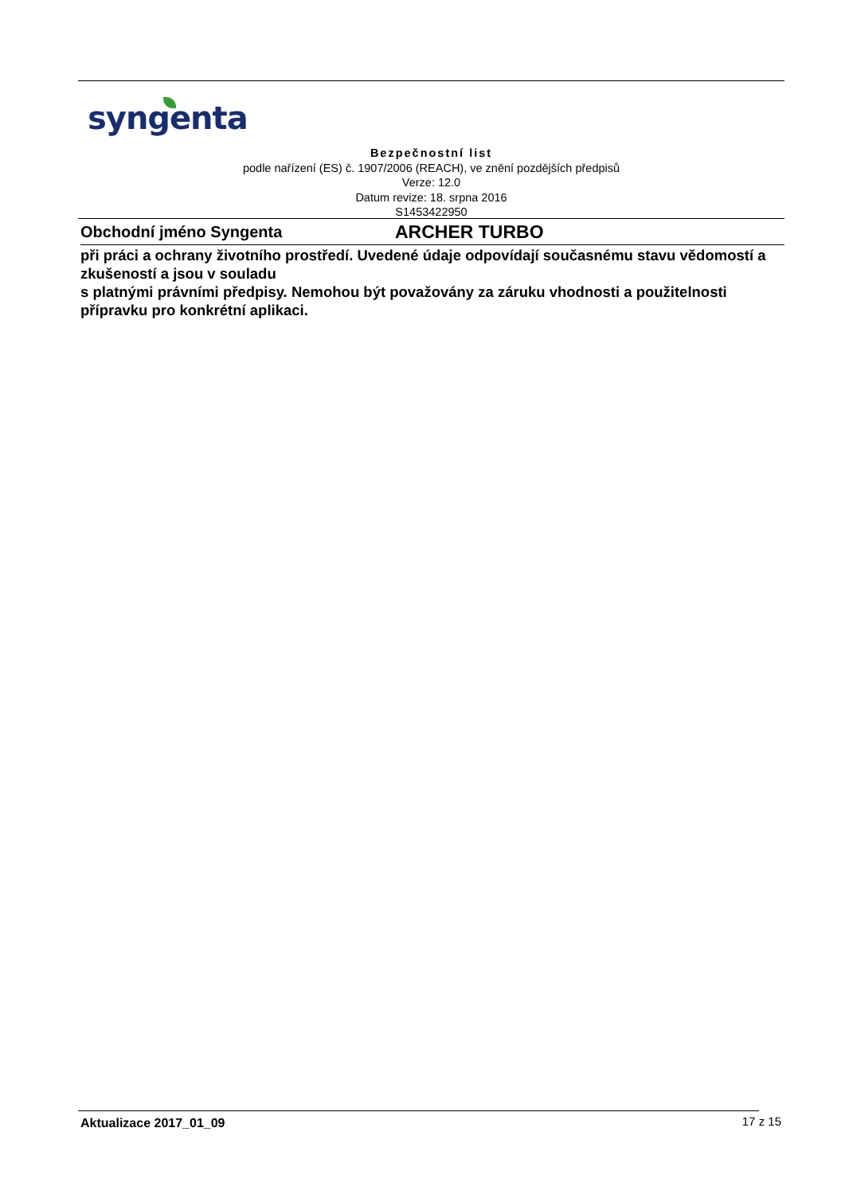syngenta
Bezpečnostní list
podle nařízení (ES) č. 1907/2006 (REACH), ve znění pozdějších předpisů
Verze: 12.0
Datum revize: 18. srpna 2016
S1453422950
Obchodní jméno Syngenta ARCHER TURBO
při práci a ochrany životního prostředí. Uvedené údaje odpovídají současnému stavu vědomostí a zkušeností a jsou v souladu
s platnými právními předpisy. Nemohou být považovány za záruku vhodnosti a použitelnosti přípravku pro konkrétní aplikaci.
Aktualizace 2017_01_09 17 z 15